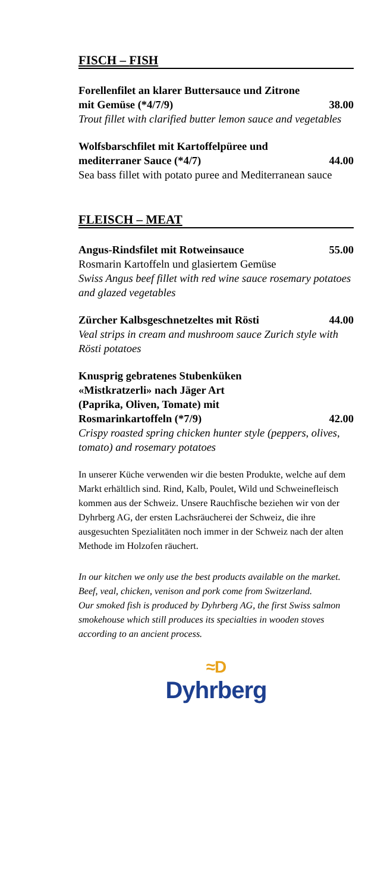FISCH – FISH
Forellenfilet an klarer Buttersauce und Zitrone
mit Gemüse (*4/7/9) 38.00
Trout fillet with clarified butter lemon sauce and vegetables
Wolfsbarschfilet mit Kartoffelpüree und
mediterraner Sauce (*4/7) 44.00
Sea bass fillet with potato puree and Mediterranean sauce
FLEISCH – MEAT
Angus-Rindsfilet mit Rotweinsauce 55.00
Rosmarin Kartoffeln und glasiertem Gemüse
Swiss Angus beef fillet with red wine sauce rosemary potatoes and glazed vegetables
Zürcher Kalbsgeschnetzeltes mit Rösti 44.00
Veal strips in cream and mushroom sauce Zurich style with Rösti potatoes
Knusprig gebratenes Stubenküken
«Mistkratzerli» nach Jäger Art
(Paprika, Oliven, Tomate) mit
Rosmarinkartoffeln (*7/9) 42.00
Crispy roasted spring chicken hunter style (peppers, olives, tomato) and rosemary potatoes
In unserer Küche verwenden wir die besten Produkte, welche auf dem Markt erhältlich sind. Rind, Kalb, Poulet, Wild und Schweinefleisch kommen aus der Schweiz. Unsere Rauchfische beziehen wir von der Dyhrberg AG, der ersten Lachsräucherei der Schweiz, die ihre ausgesuchten Spezialitäten noch immer in der Schweiz nach der alten Methode im Holzofen räuchert.
In our kitchen we only use the best products available on the market. Beef, veal, chicken, venison and pork come from Switzerland.
Our smoked fish is produced by Dyhrberg AG, the first Swiss salmon smokehouse which still produces its specialties in wooden stoves according to an ancient process.
≈D
Dyhrberg